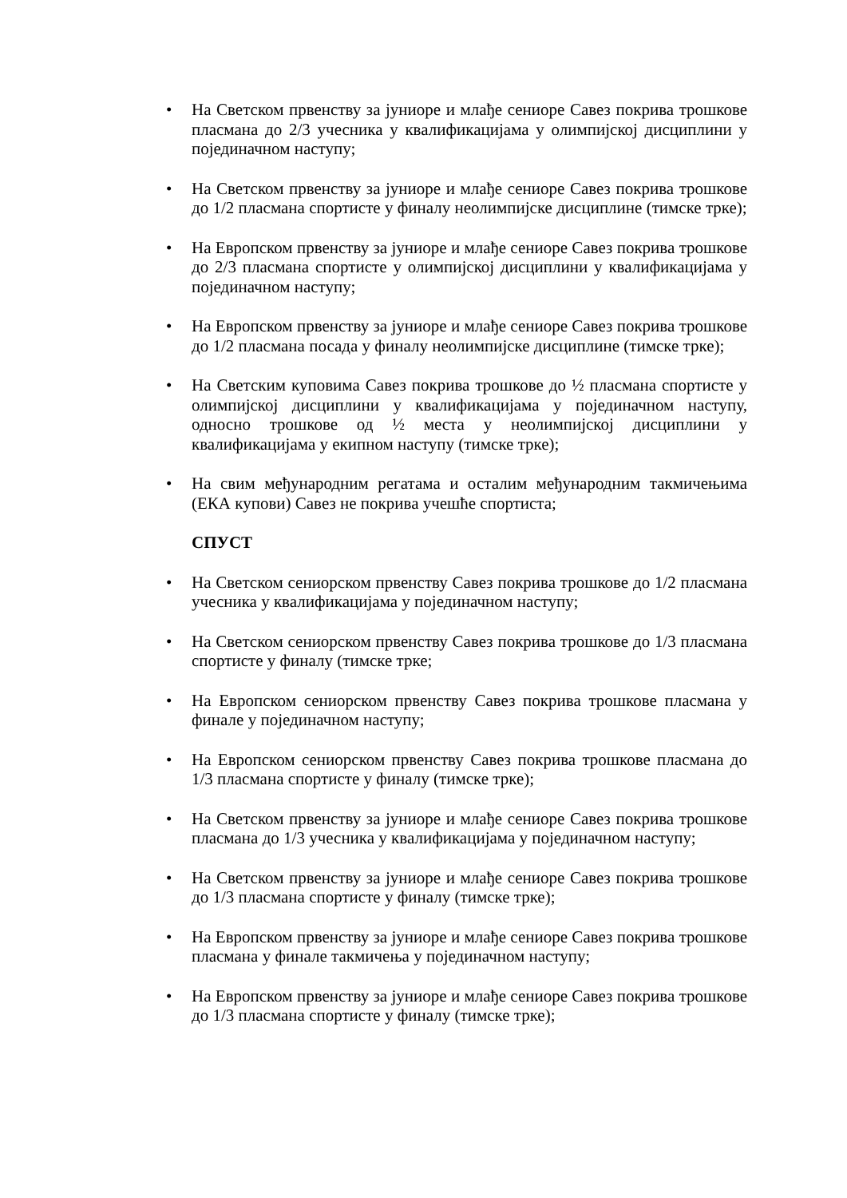• На Светском првенству за јуниоре и млађе сениоре Савез покрива трошкове пласмана до 2/3 учесника у квалификацијама у олимпијској дисциплини у појединачном наступу;
• На Светском првенству за јуниоре и млађе сениоре Савез покрива трошкове до 1/2 пласмана спортисте у финалу неолимпијске дисциплине (тимске трке);
• На Европском првенству за јуниоре и млађе сениоре Савез покрива трошкове до 2/3 пласмана спортисте у олимпијској дисциплини у квалификацијама у појединачном наступу;
• На Европском првенству за јуниоре и млађе сениоре Савез покрива трошкове до 1/2 пласмана посада у финалу неолимпијске дисциплине (тимске трке);
• На Светским куповима Савез покрива трошкове до ½ пласмана спортисте у олимпијској дисциплини у квалификацијама у појединачном наступу, односно трошкове од ½ места у неолимпијској дисциплини у квалификацијама у екипном наступу (тимске трке);
• На свим међународним регатама и осталим међународним такмичењима (ЕКА купови) Савез не покрива учешће спортиста;
СПУСТ
• На Светском сениорском првенству Савез покрива трошкове до 1/2 пласмана учесника у квалификацијама у појединачном наступу;
• На Светском сениорском првенству Савез покрива трошкове до 1/3 пласмана спортисте у финалу (тимске трке;
• На Европском сениорском првенству Савез покрива трошкове пласмана у финале у појединачном наступу;
• На Европском сениорском првенству Савез покрива трошкове пласмана до 1/3 пласмана спортисте у финалу (тимске трке);
• На Светском првенству за јуниоре и млађе сениоре Савез покрива трошкове пласмана до 1/3 учесника у квалификацијама у појединачном наступу;
• На Светском првенству за јуниоре и млађе сениоре Савез покрива трошкове до 1/3 пласмана спортисте у финалу (тимске трке);
• На Европском првенству за јуниоре и млађе сениоре Савез покрива трошкове пласмана у финале такмичења у појединачном наступу;
• На Европском првенству за јуниоре и млађе сениоре Савез покрива трошкове до 1/3 пласмана спортисте у финалу (тимске трке);